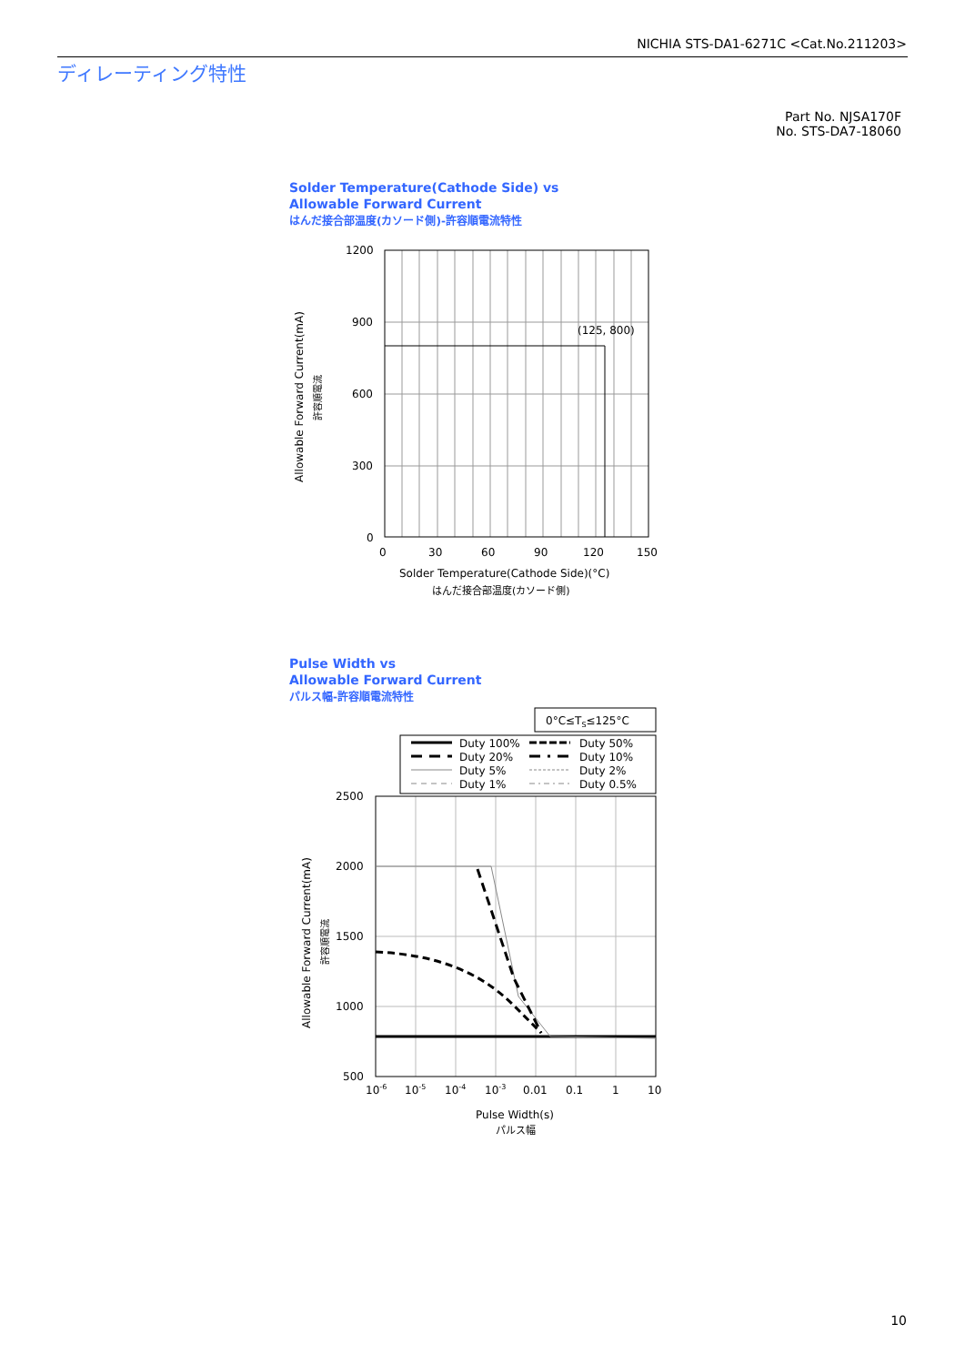NICHIA STS-DA1-6271C <Cat.No.211203>
ディレーティング特性
Part No. NJSA170F
No. STS-DA7-18060
Solder Temperature(Cathode Side) vs
Allowable Forward Current
はんだ接合部温度(カソード側)-許容順電流特性
(125, 800)
1200
900
600
300
0
0
30
60
90
120
150
Solder Temperature(Cathode Side)(°C)
はんだ接合部温度(カソード側)
Allowable Forward Current(mA)
許容順電流
Pulse Width vs
Allowable Forward Current
パルス幅-許容順電流特性
0°C≤TS≤125°C
Duty 100%
Duty 50%
Duty 20%
Duty 10%
Duty 5%
Duty 2%
Duty 1%
Duty 0.5%
2500
2000
1500
1000
500
10-6
10-5
10-4
10-3
0.01
0.1
1
10
Pulse Width(s)
パルス幅
Allowable Forward Current(mA)
許容順電流
10